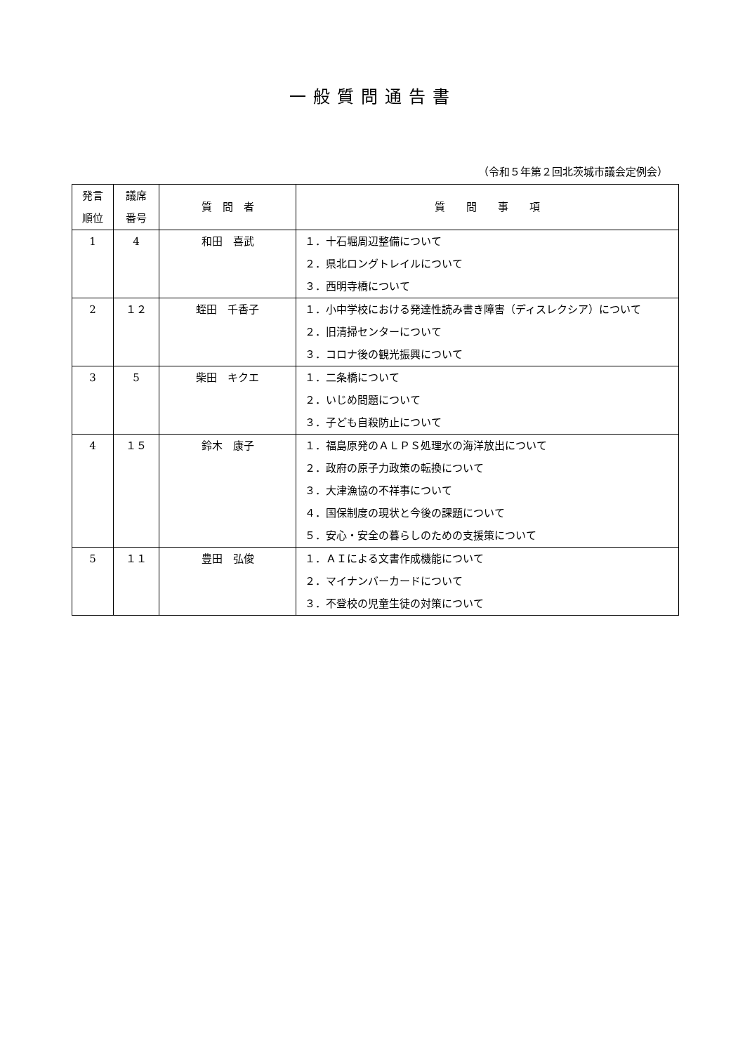一般質問通告書
（令和５年第２回北茨城市議会定例会）
| 発言 順位 | 議席 番号 | 質 問 者 | 質 問 事 項 |
| --- | --- | --- | --- |
| 1 | 4 | 和田 喜武 | １．十石堀周辺整備について ２．県北ロングトレイルについて ３．西明寺橋について |
| 2 | １２ | 蛭田 千香子 | １．小中学校における発達性読み書き障害（ディスレクシア）について ２．旧清掃センターについて ３．コロナ後の観光振興について |
| 3 | 5 | 柴田 キクエ | １．二条橋について ２．いじめ問題について ３．子ども自殺防止について |
| 4 | １５ | 鈴木 康子 | １．福島原発のＡＬＰＳ処理水の海洋放出について ２．政府の原子力政策の転換について ３．大津漁協の不祥事について ４．国保制度の現状と今後の課題について ５．安心・安全の暮らしのための支援策について |
| 5 | １１ | 豊田 弘俊 | １．ＡＩによる文書作成機能について ２．マイナンバーカードについて ３．不登校の児童生徒の対策について |